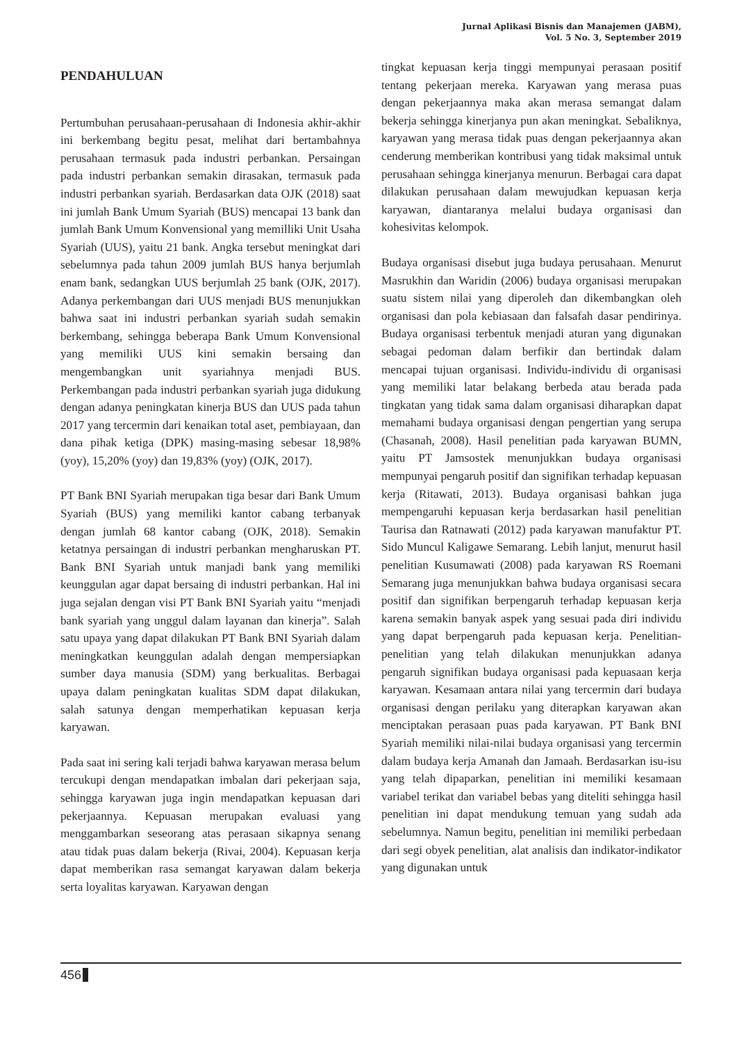Jurnal Aplikasi Bisnis dan Manajemen (JABM),
Vol. 5 No. 3, September 2019
PENDAHULUAN
Pertumbuhan perusahaan-perusahaan di Indonesia akhir-akhir ini berkembang begitu pesat, melihat dari bertambahnya perusahaan termasuk pada industri perbankan. Persaingan pada industri perbankan semakin dirasakan, termasuk pada industri perbankan syariah. Berdasarkan data OJK (2018) saat ini jumlah Bank Umum Syariah (BUS) mencapai 13 bank dan jumlah Bank Umum Konvensional yang memilliki Unit Usaha Syariah (UUS), yaitu 21 bank. Angka tersebut meningkat dari sebelumnya pada tahun 2009 jumlah BUS hanya berjumlah enam bank, sedangkan UUS berjumlah 25 bank (OJK, 2017). Adanya perkembangan dari UUS menjadi BUS menunjukkan bahwa saat ini industri perbankan syariah sudah semakin berkembang, sehingga beberapa Bank Umum Konvensional yang memiliki UUS kini semakin bersaing dan mengembangkan unit syariahnya menjadi BUS. Perkembangan pada industri perbankan syariah juga didukung dengan adanya peningkatan kinerja BUS dan UUS pada tahun 2017 yang tercermin dari kenaikan total aset, pembiayaan, dan dana pihak ketiga (DPK) masing-masing sebesar 18,98% (yoy), 15,20% (yoy) dan 19,83% (yoy) (OJK, 2017).
PT Bank BNI Syariah merupakan tiga besar dari Bank Umum Syariah (BUS) yang memiliki kantor cabang terbanyak dengan jumlah 68 kantor cabang (OJK, 2018). Semakin ketatnya persaingan di industri perbankan mengharuskan PT. Bank BNI Syariah untuk manjadi bank yang memiliki keunggulan agar dapat bersaing di industri perbankan. Hal ini juga sejalan dengan visi PT Bank BNI Syariah yaitu “menjadi bank syariah yang unggul dalam layanan dan kinerja”. Salah satu upaya yang dapat dilakukan PT Bank BNI Syariah dalam meningkatkan keunggulan adalah dengan mempersiapkan sumber daya manusia (SDM) yang berkualitas. Berbagai upaya dalam peningkatan kualitas SDM dapat dilakukan, salah satunya dengan memperhatikan kepuasan kerja karyawan.
Pada saat ini sering kali terjadi bahwa karyawan merasa belum tercukupi dengan mendapatkan imbalan dari pekerjaan saja, sehingga karyawan juga ingin mendapatkan kepuasan dari pekerjaannya. Kepuasan merupakan evaluasi yang menggambarkan seseorang atas perasaan sikapnya senang atau tidak puas dalam bekerja (Rivai, 2004). Kepuasan kerja dapat memberikan rasa semangat karyawan dalam bekerja serta loyalitas karyawan. Karyawan dengan
tingkat kepuasan kerja tinggi mempunyai perasaan positif tentang pekerjaan mereka. Karyawan yang merasa puas dengan pekerjaannya maka akan merasa semangat dalam bekerja sehingga kinerjanya pun akan meningkat. Sebaliknya, karyawan yang merasa tidak puas dengan pekerjaannya akan cenderung memberikan kontribusi yang tidak maksimal untuk perusahaan sehingga kinerjanya menurun. Berbagai cara dapat dilakukan perusahaan dalam mewujudkan kepuasan kerja karyawan, diantaranya melalui budaya organisasi dan kohesivitas kelompok.
Budaya organisasi disebut juga budaya perusahaan. Menurut Masrukhin dan Waridin (2006) budaya organisasi merupakan suatu sistem nilai yang diperoleh dan dikembangkan oleh organisasi dan pola kebiasaan dan falsafah dasar pendirinya. Budaya organisasi terbentuk menjadi aturan yang digunakan sebagai pedoman dalam berfikir dan bertindak dalam mencapai tujuan organisasi. Individu-individu di organisasi yang memiliki latar belakang berbeda atau berada pada tingkatan yang tidak sama dalam organisasi diharapkan dapat memahami budaya organisasi dengan pengertian yang serupa (Chasanah, 2008). Hasil penelitian pada karyawan BUMN, yaitu PT Jamsostek menunjukkan budaya organisasi mempunyai pengaruh positif dan signifikan terhadap kepuasan kerja (Ritawati, 2013). Budaya organisasi bahkan juga mempengaruhi kepuasan kerja berdasarkan hasil penelitian Taurisa dan Ratnawati (2012) pada karyawan manufaktur PT. Sido Muncul Kaligawe Semarang. Lebih lanjut, menurut hasil penelitian Kusumawati (2008) pada karyawan RS Roemani Semarang juga menunjukkan bahwa budaya organisasi secara positif dan signifikan berpengaruh terhadap kepuasan kerja karena semakin banyak aspek yang sesuai pada diri individu yang dapat berpengaruh pada kepuasan kerja. Penelitian-penelitian yang telah dilakukan menunjukkan adanya pengaruh signifikan budaya organisasi pada kepuasaan kerja karyawan. Kesamaan antara nilai yang tercermin dari budaya organisasi dengan perilaku yang diterapkan karyawan akan menciptakan perasaan puas pada karyawan. PT Bank BNI Syariah memiliki nilai-nilai budaya organisasi yang tercermin dalam budaya kerja Amanah dan Jamaah. Berdasarkan isu-isu yang telah dipaparkan, penelitian ini memiliki kesamaan variabel terikat dan variabel bebas yang diteliti sehingga hasil penelitian ini dapat mendukung temuan yang sudah ada sebelumnya. Namun begitu, penelitian ini memiliki perbedaan dari segi obyek penelitian, alat analisis dan indikator-indikator yang digunakan untuk
456